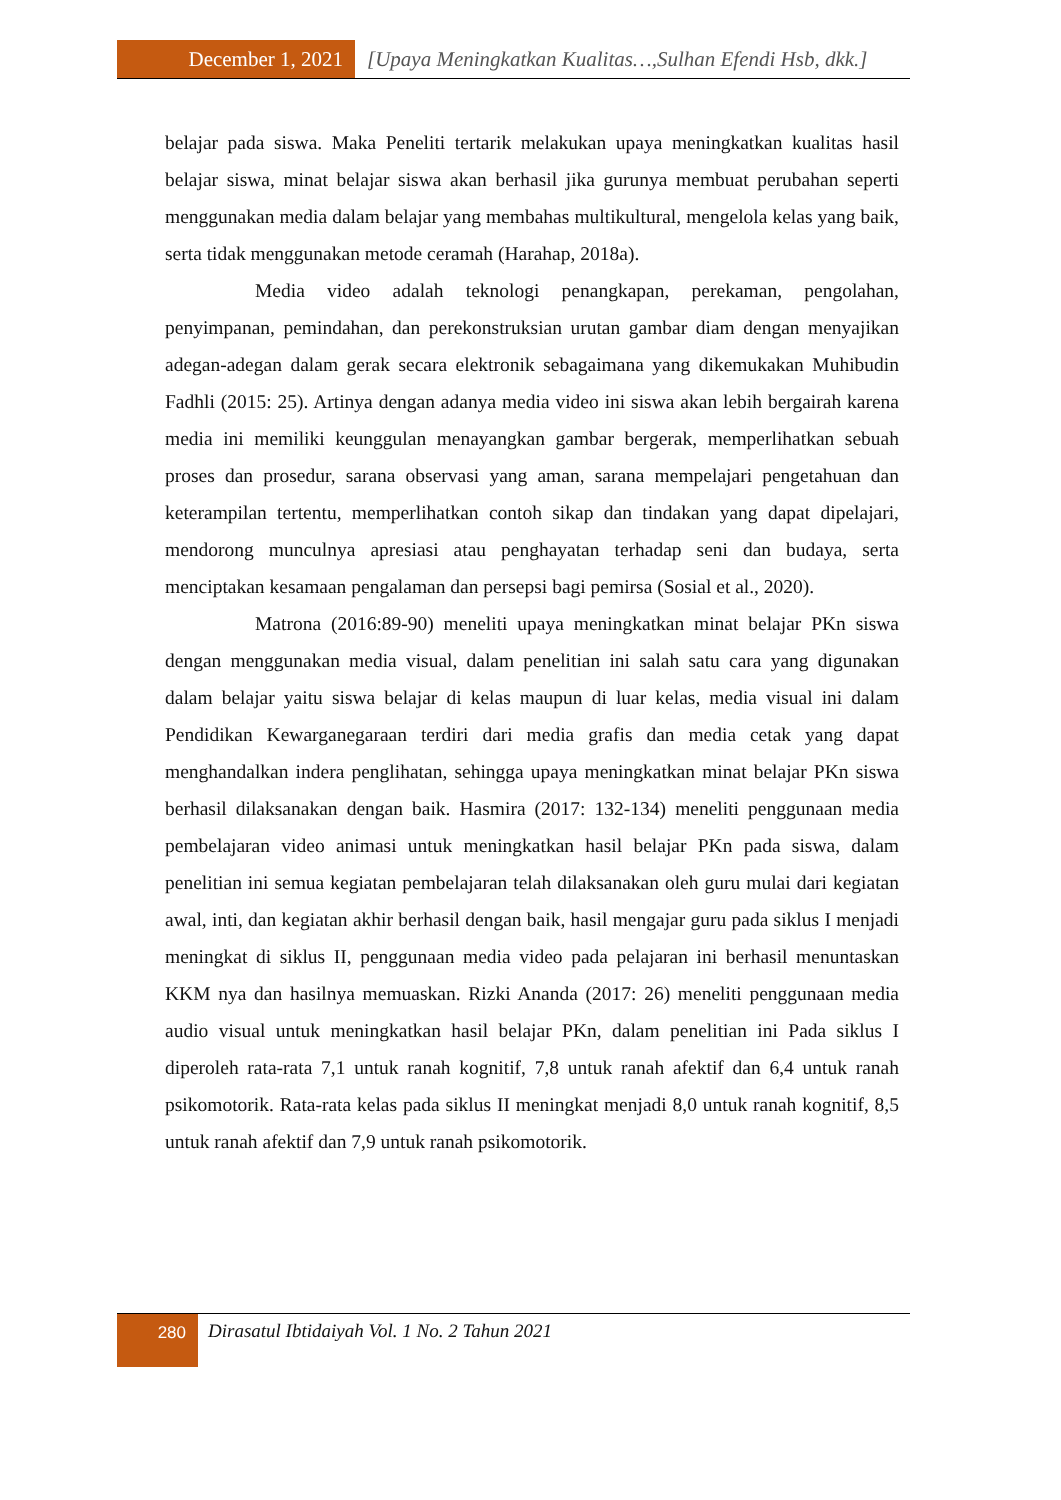December 1, 2021 [Upaya Meningkatkan Kualitas…,Sulhan Efendi Hsb, dkk.]
belajar pada siswa. Maka Peneliti tertarik melakukan upaya meningkatkan kualitas hasil belajar siswa, minat belajar siswa akan berhasil jika gurunya membuat perubahan seperti menggunakan media dalam belajar yang membahas multikultural, mengelola kelas yang baik, serta tidak menggunakan metode ceramah (Harahap, 2018a).
Media video adalah teknologi penangkapan, perekaman, pengolahan, penyimpanan, pemindahan, dan perekonstruksian urutan gambar diam dengan menyajikan adegan-adegan dalam gerak secara elektronik sebagaimana yang dikemukakan Muhibudin Fadhli (2015: 25). Artinya dengan adanya media video ini siswa akan lebih bergairah karena media ini memiliki keunggulan menayangkan gambar bergerak, memperlihatkan sebuah proses dan prosedur, sarana observasi yang aman, sarana mempelajari pengetahuan dan keterampilan tertentu, memperlihatkan contoh sikap dan tindakan yang dapat dipelajari, mendorong munculnya apresiasi atau penghayatan terhadap seni dan budaya, serta menciptakan kesamaan pengalaman dan persepsi bagi pemirsa (Sosial et al., 2020).
Matrona (2016:89-90) meneliti upaya meningkatkan minat belajar PKn siswa dengan menggunakan media visual, dalam penelitian ini salah satu cara yang digunakan dalam belajar yaitu siswa belajar di kelas maupun di luar kelas, media visual ini dalam Pendidikan Kewarganegaraan terdiri dari media grafis dan media cetak yang dapat menghandalkan indera penglihatan, sehingga upaya meningkatkan minat belajar PKn siswa berhasil dilaksanakan dengan baik. Hasmira (2017: 132-134) meneliti penggunaan media pembelajaran video animasi untuk meningkatkan hasil belajar PKn pada siswa, dalam penelitian ini semua kegiatan pembelajaran telah dilaksanakan oleh guru mulai dari kegiatan awal, inti, dan kegiatan akhir berhasil dengan baik, hasil mengajar guru pada siklus I menjadi meningkat di siklus II, penggunaan media video pada pelajaran ini berhasil menuntaskan KKM nya dan hasilnya memuaskan. Rizki Ananda (2017: 26) meneliti penggunaan media audio visual untuk meningkatkan hasil belajar PKn, dalam penelitian ini Pada siklus I diperoleh rata-rata 7,1 untuk ranah kognitif, 7,8 untuk ranah afektif dan 6,4 untuk ranah psikomotorik. Rata-rata kelas pada siklus II meningkat menjadi 8,0 untuk ranah kognitif, 8,5 untuk ranah afektif dan 7,9 untuk ranah psikomotorik.
280
Dirasatul Ibtidaiyah Vol. 1 No. 2 Tahun 2021